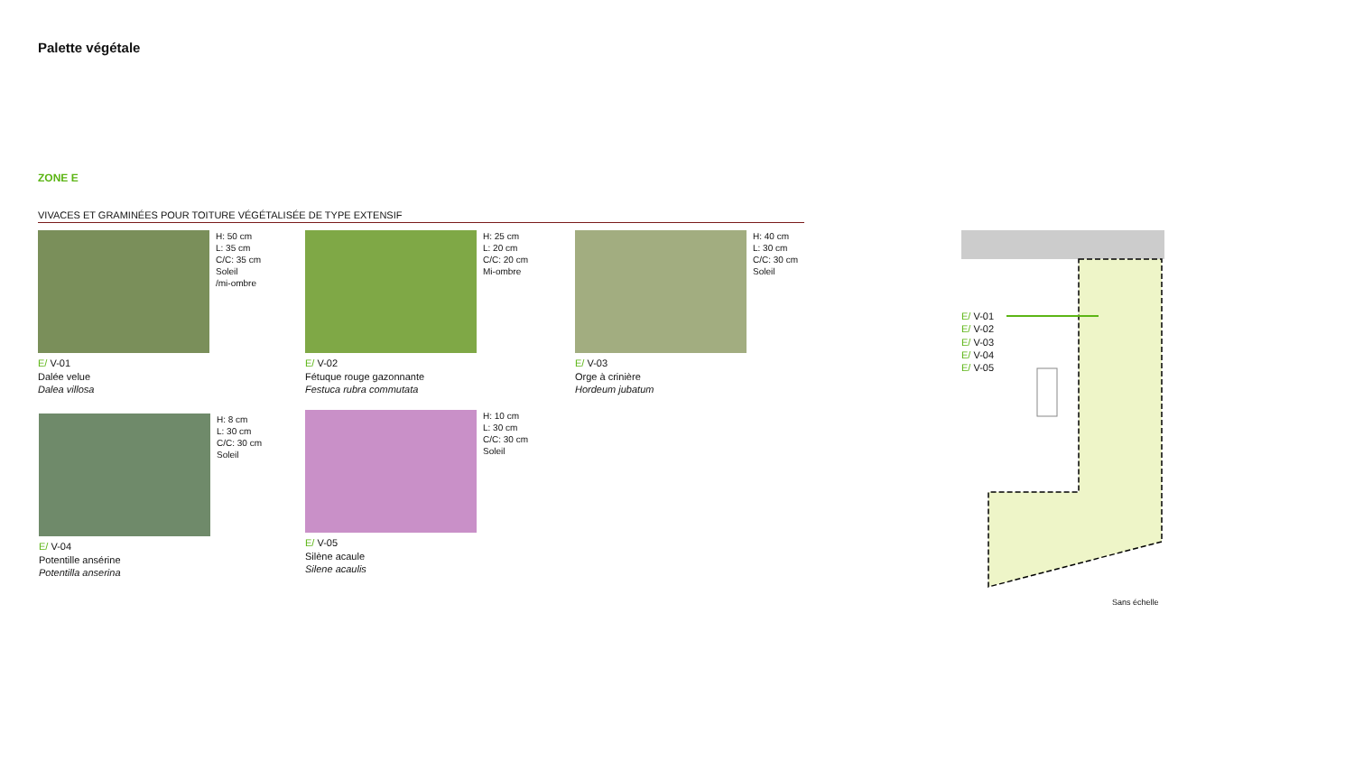Palette végétale
ZONE E
VIVACES ET GRAMINÉES POUR TOITURE VÉGÉTALISÉE DE TYPE EXTENSIF
H: 50 cm
L: 35 cm
C/C: 35 cm
Soleil
/mi-ombre
E/ V-01
Dalée velue
Dalea villosa
H: 25 cm
L: 20 cm
C/C: 20 cm
Mi-ombre
E/ V-02
Fétuque rouge gazonnante
Festuca rubra commutata
H: 40 cm
L: 30 cm
C/C: 30 cm
Soleil
E/ V-03
Orge à crinière
Hordeum jubatum
H: 8 cm
L: 30 cm
C/C: 30 cm
Soleil
E/ V-04
Potentille ansérine
Potentilla anserina
H: 10 cm
L: 30 cm
C/C: 30 cm
Soleil
E/ V-05
Silène acaule
Silene acaulis
E/ V-01
E/ V-02
E/ V-03
E/ V-04
E/ V-05
Sans échelle